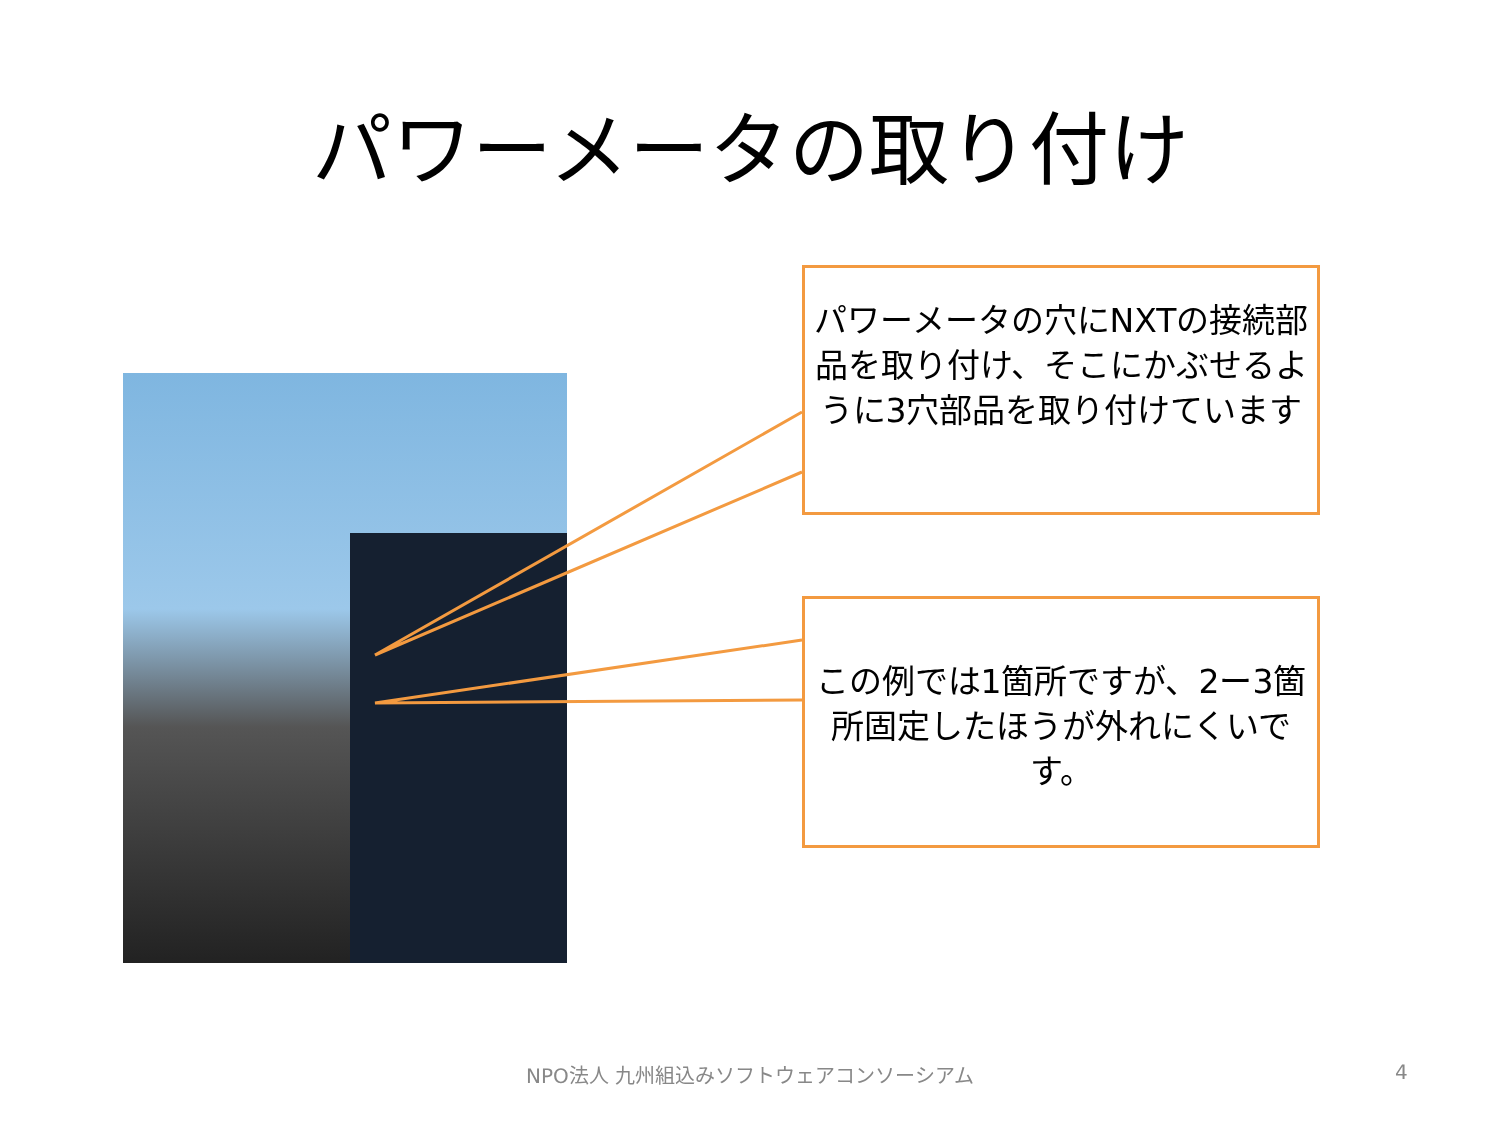パワーメータの取り付け
パワーメータの穴にNXTの接続部品を取り付け、そこにかぶせるように3穴部品を取り付けています
この例では1箇所ですが、2ー3箇所固定したほうが外れにくいです。
NPO法人 九州組込みソフトウェアコンソーシアム 4